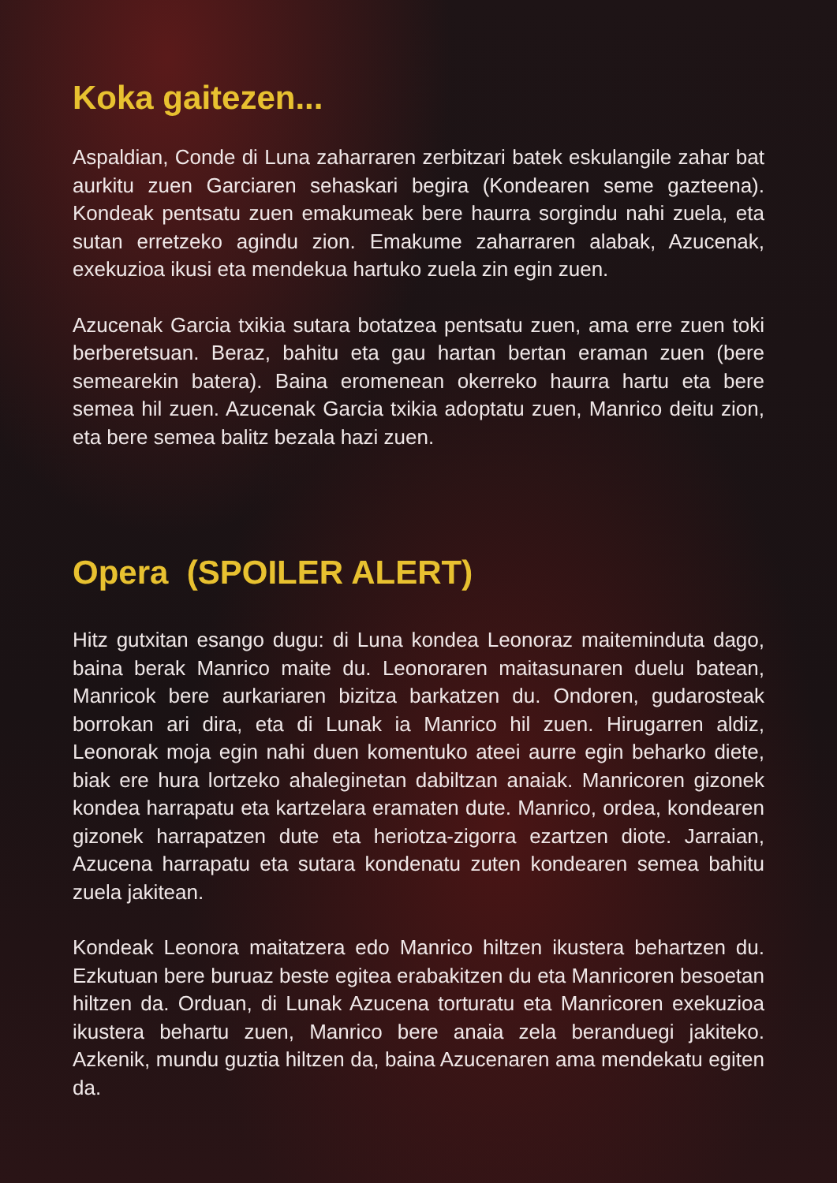Koka gaitezen...
Aspaldian, Conde di Luna zaharraren zerbitzari batek eskulangile zahar bat aurkitu zuen Garciaren sehaskari begira (Kondearen seme gazteena). Kondeak pentsatu zuen emakumeak bere haurra sorgindu nahi zuela, eta sutan erretzeko agindu zion. Emakume zaharraren alabak, Azucenak, exekuzioa ikusi eta mendekua hartuko zuela zin egin zuen.
Azucenak Garcia txikia sutara botatzea pentsatu zuen, ama erre zuen toki berberetsuan. Beraz, bahitu eta gau hartan bertan eraman zuen (bere semearekin batera). Baina eromenean okerreko haurra hartu eta bere semea hil zuen. Azucenak Garcia txikia adoptatu zuen, Manrico deitu zion, eta bere semea balitz bezala hazi zuen.
Opera (SPOILER ALERT)
Hitz gutxitan esango dugu: di Luna kondea Leonoraz maiteminduta dago, baina berak Manrico maite du. Leonoraren maitasunaren duelu batean, Manricok bere aurkariaren bizitza barkatzen du. Ondoren, gudarosteak borrokan ari dira, eta di Lunak ia Manrico hil zuen. Hirugarren aldiz, Leonorak moja egin nahi duen komentuko ateei aurre egin beharko diete, biak ere hura lortzeko ahaleginetan dabiltzan anaiak. Manricoren gizonek kondea harrapatu eta kartzelara eramaten dute. Manrico, ordea, kondearen gizonek harrapatzen dute eta heriotza-zigorra ezartzen diote. Jarraian, Azucena harrapatu eta sutara kondenatu zuten kondearen semea bahitu zuela jakitean.
Kondeak Leonora maitatzera edo Manrico hiltzen ikustera behartzen du. Ezkutuan bere buruaz beste egitea erabakitzen du eta Manricoren besoetan hiltzen da. Orduan, di Lunak Azucena torturatu eta Manricoren exekuzioa ikustera behartu zuen, Manrico bere anaia zela beranduegi jakiteko. Azkenik, mundu guztia hiltzen da, baina Azucenaren ama mendekatu egiten da.